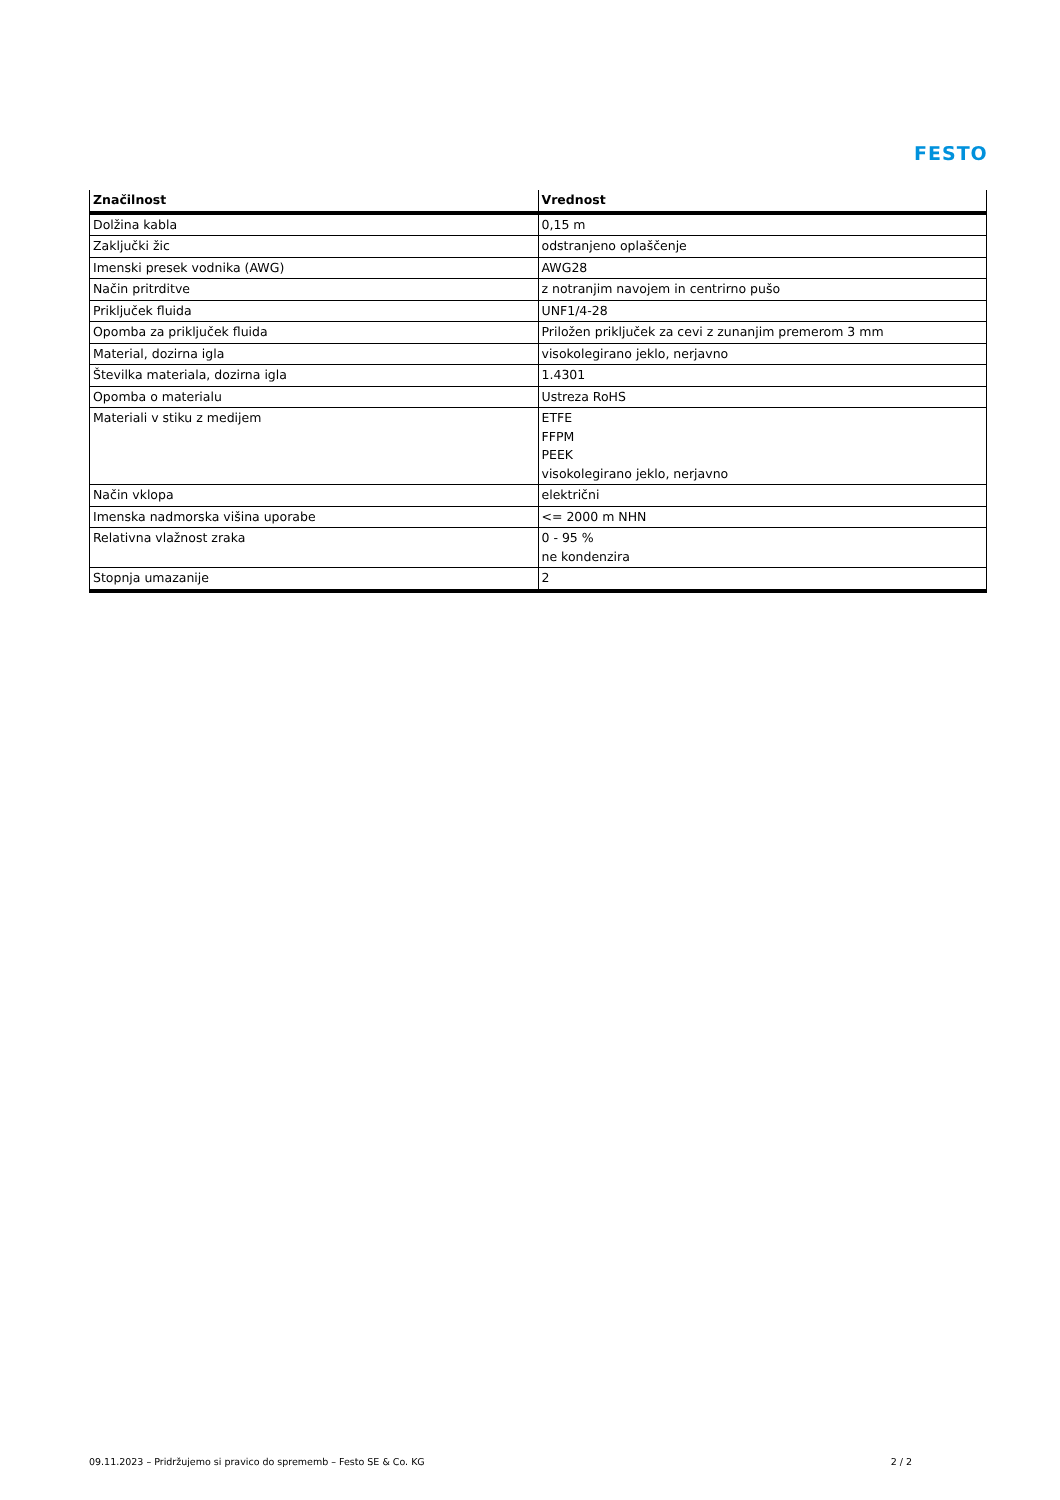FESTO
| Značilnost | Vrednost |
| --- | --- |
| Dolžina kabla | 0,15 m |
| Zaključki žic | odstranjeno oplaščenje |
| Imenski presek vodnika (AWG) | AWG28 |
| Način pritrditve | z notranjim navojem in centrirno pušo |
| Priključek fluida | UNF1/4-28 |
| Opomba za priključek fluida | Priložen priključek za cevi z zunanjim premerom 3 mm |
| Material, dozirna igla | visokolegirano jeklo, nerjavno |
| Številka materiala, dozirna igla | 1.4301 |
| Opomba o materialu | Ustreza RoHS |
| Materiali v stiku z medijem | ETFE FFPM PEEK visokolegirano jeklo, nerjavno |
| Način vklopa | električni |
| Imenska nadmorska višina uporabe | <= 2000 m NHN |
| Relativna vlažnost zraka | 0 - 95 % ne kondenzira |
| Stopnja umazanije | 2 |
09.11.2023 – Pridržujemo si pravico do sprememb – Festo SE & Co. KG 2 / 2